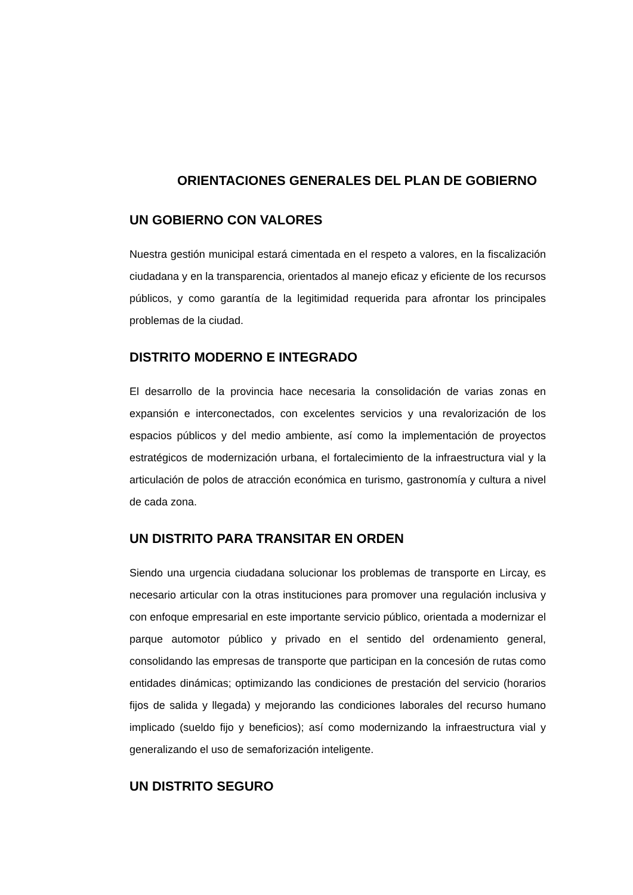ORIENTACIONES GENERALES DEL PLAN DE GOBIERNO
UN GOBIERNO CON VALORES
Nuestra gestión municipal estará cimentada en el respeto a valores, en la fiscalización ciudadana y en la transparencia, orientados al manejo eficaz y eficiente de los recursos públicos, y como garantía de la legitimidad requerida para afrontar los principales problemas de la ciudad.
DISTRITO MODERNO E INTEGRADO
El desarrollo de la provincia hace necesaria la consolidación de varias zonas en expansión e interconectados, con excelentes servicios y una revalorización de los espacios públicos y del medio ambiente, así como la implementación de proyectos estratégicos de modernización urbana, el fortalecimiento de la infraestructura vial y la articulación de polos de atracción económica en turismo, gastronomía y cultura a nivel de cada zona.
UN DISTRITO PARA TRANSITAR EN ORDEN
Siendo una urgencia ciudadana solucionar los problemas de transporte en Lircay, es necesario articular con la otras instituciones para promover una regulación inclusiva y con enfoque empresarial en este importante servicio público, orientada a modernizar el parque automotor público y privado en el sentido del ordenamiento general, consolidando las empresas de transporte que participan en la concesión de rutas como entidades dinámicas; optimizando las condiciones de prestación del servicio (horarios fijos de salida y llegada) y mejorando las condiciones laborales del recurso humano implicado (sueldo fijo y beneficios); así como modernizando la infraestructura vial y generalizando el uso de semaforización inteligente.
UN DISTRITO SEGURO